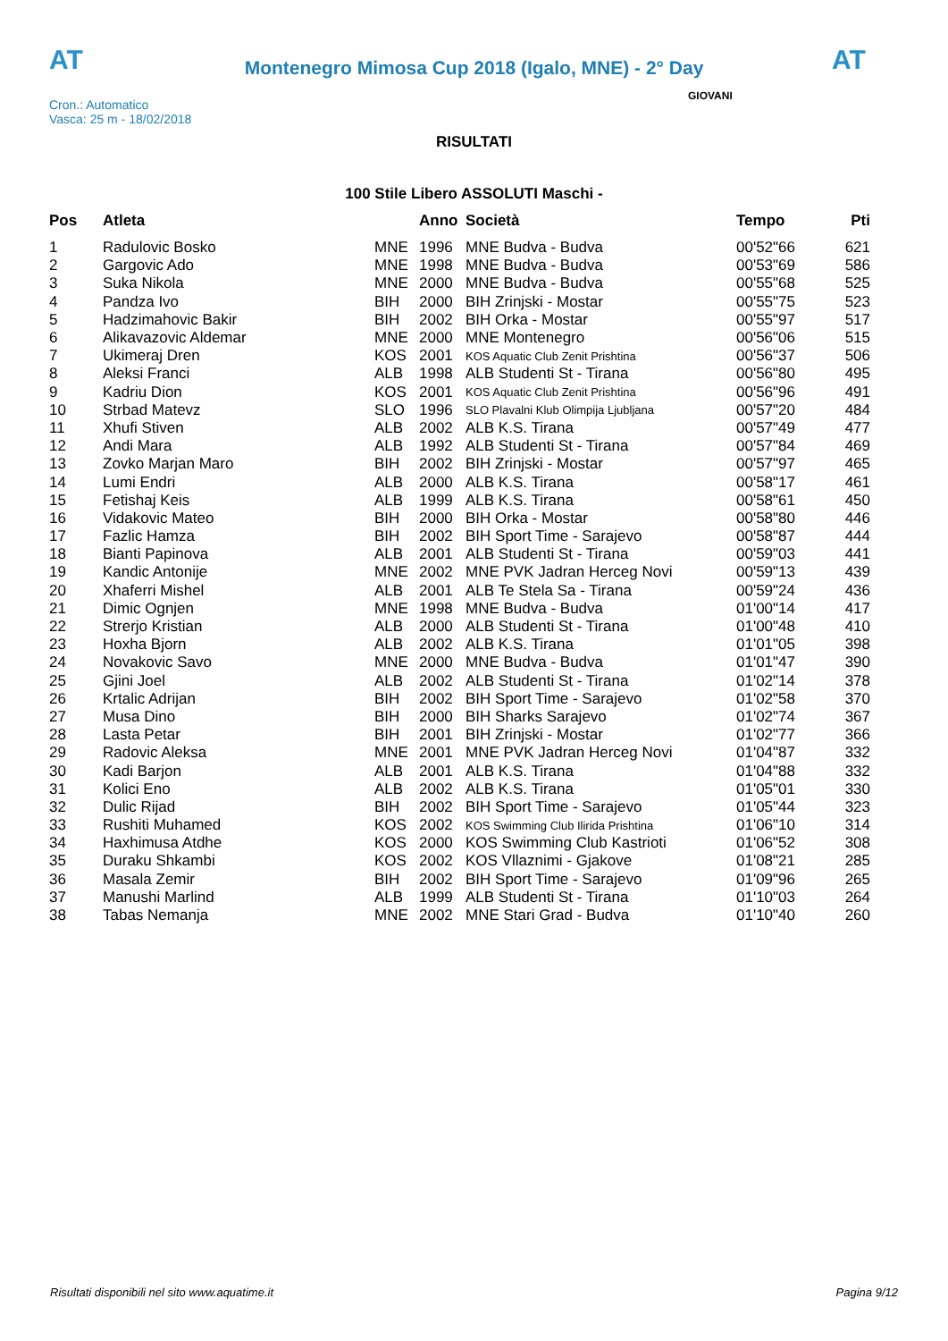AT
Montenegro Mimosa Cup 2018 (Igalo, MNE) - 2° Day
AT
GIOVANI
Cron.: Automatico
Vasca: 25 m - 18/02/2018
RISULTATI
100 Stile Libero ASSOLUTI Maschi -
| Pos | Atleta | | Anno | Società | Tempo | Pti |
| --- | --- | --- | --- | --- | --- | --- |
| 1 | Radulovic Bosko | MNE | 1996 | MNE Budva - Budva | 00'52"66 | 621 |
| 2 | Gargovic Ado | MNE | 1998 | MNE Budva - Budva | 00'53"69 | 586 |
| 3 | Suka Nikola | MNE | 2000 | MNE Budva - Budva | 00'55"68 | 525 |
| 4 | Pandza Ivo | BIH | 2000 | BIH Zrinjski - Mostar | 00'55"75 | 523 |
| 5 | Hadzimahovic Bakir | BIH | 2002 | BIH Orka - Mostar | 00'55"97 | 517 |
| 6 | Alikavazovic Aldemar | MNE | 2000 | MNE Montenegro | 00'56"06 | 515 |
| 7 | Ukimeraj Dren | KOS | 2001 | KOS Aquatic Club Zenit Prishtina | 00'56"37 | 506 |
| 8 | Aleksi Franci | ALB | 1998 | ALB Studenti St - Tirana | 00'56"80 | 495 |
| 9 | Kadriu Dion | KOS | 2001 | KOS Aquatic Club Zenit Prishtina | 00'56"96 | 491 |
| 10 | Strbad Matevz | SLO | 1996 | SLO Plavalni Klub Olimpija Ljubljana | 00'57"20 | 484 |
| 11 | Xhufi Stiven | ALB | 2002 | ALB K.S. Tirana | 00'57"49 | 477 |
| 12 | Andi Mara | ALB | 1992 | ALB Studenti St - Tirana | 00'57"84 | 469 |
| 13 | Zovko Marjan Maro | BIH | 2002 | BIH Zrinjski - Mostar | 00'57"97 | 465 |
| 14 | Lumi Endri | ALB | 2000 | ALB K.S. Tirana | 00'58"17 | 461 |
| 15 | Fetishaj Keis | ALB | 1999 | ALB K.S. Tirana | 00'58"61 | 450 |
| 16 | Vidakovic Mateo | BIH | 2000 | BIH Orka - Mostar | 00'58"80 | 446 |
| 17 | Fazlic Hamza | BIH | 2002 | BIH Sport Time - Sarajevo | 00'58"87 | 444 |
| 18 | Bianti Papinova | ALB | 2001 | ALB Studenti St - Tirana | 00'59"03 | 441 |
| 19 | Kandic Antonije | MNE | 2002 | MNE PVK Jadran Herceg Novi | 00'59"13 | 439 |
| 20 | Xhaferri Mishel | ALB | 2001 | ALB Te Stela Sa - Tirana | 00'59"24 | 436 |
| 21 | Dimic Ognjen | MNE | 1998 | MNE Budva - Budva | 01'00"14 | 417 |
| 22 | Strerjo Kristian | ALB | 2000 | ALB Studenti St - Tirana | 01'00"48 | 410 |
| 23 | Hoxha Bjorn | ALB | 2002 | ALB K.S. Tirana | 01'01"05 | 398 |
| 24 | Novakovic Savo | MNE | 2000 | MNE Budva - Budva | 01'01"47 | 390 |
| 25 | Gjini Joel | ALB | 2002 | ALB Studenti St - Tirana | 01'02"14 | 378 |
| 26 | Krtalic Adrijan | BIH | 2002 | BIH Sport Time - Sarajevo | 01'02"58 | 370 |
| 27 | Musa Dino | BIH | 2000 | BIH Sharks Sarajevo | 01'02"74 | 367 |
| 28 | Lasta Petar | BIH | 2001 | BIH Zrinjski - Mostar | 01'02"77 | 366 |
| 29 | Radovic Aleksa | MNE | 2001 | MNE PVK Jadran Herceg Novi | 01'04"87 | 332 |
| 30 | Kadi Barjon | ALB | 2001 | ALB K.S. Tirana | 01'04"88 | 332 |
| 31 | Kolici Eno | ALB | 2002 | ALB K.S. Tirana | 01'05"01 | 330 |
| 32 | Dulic Rijad | BIH | 2002 | BIH Sport Time - Sarajevo | 01'05"44 | 323 |
| 33 | Rushiti Muhamed | KOS | 2002 | KOS Swimming Club Ilirida Prishtina | 01'06"10 | 314 |
| 34 | Haxhimusa Atdhe | KOS | 2000 | KOS Swimming Club Kastrioti | 01'06"52 | 308 |
| 35 | Duraku Shkambi | KOS | 2002 | KOS Vllaznimi - Gjakove | 01'08"21 | 285 |
| 36 | Masala Zemir | BIH | 2002 | BIH Sport Time - Sarajevo | 01'09"96 | 265 |
| 37 | Manushi Marlind | ALB | 1999 | ALB Studenti St - Tirana | 01'10"03 | 264 |
| 38 | Tabas Nemanja | MNE | 2002 | MNE Stari Grad - Budva | 01'10"40 | 260 |
Risultati disponibili nel sito www.aquatime.it Pagina 9/12